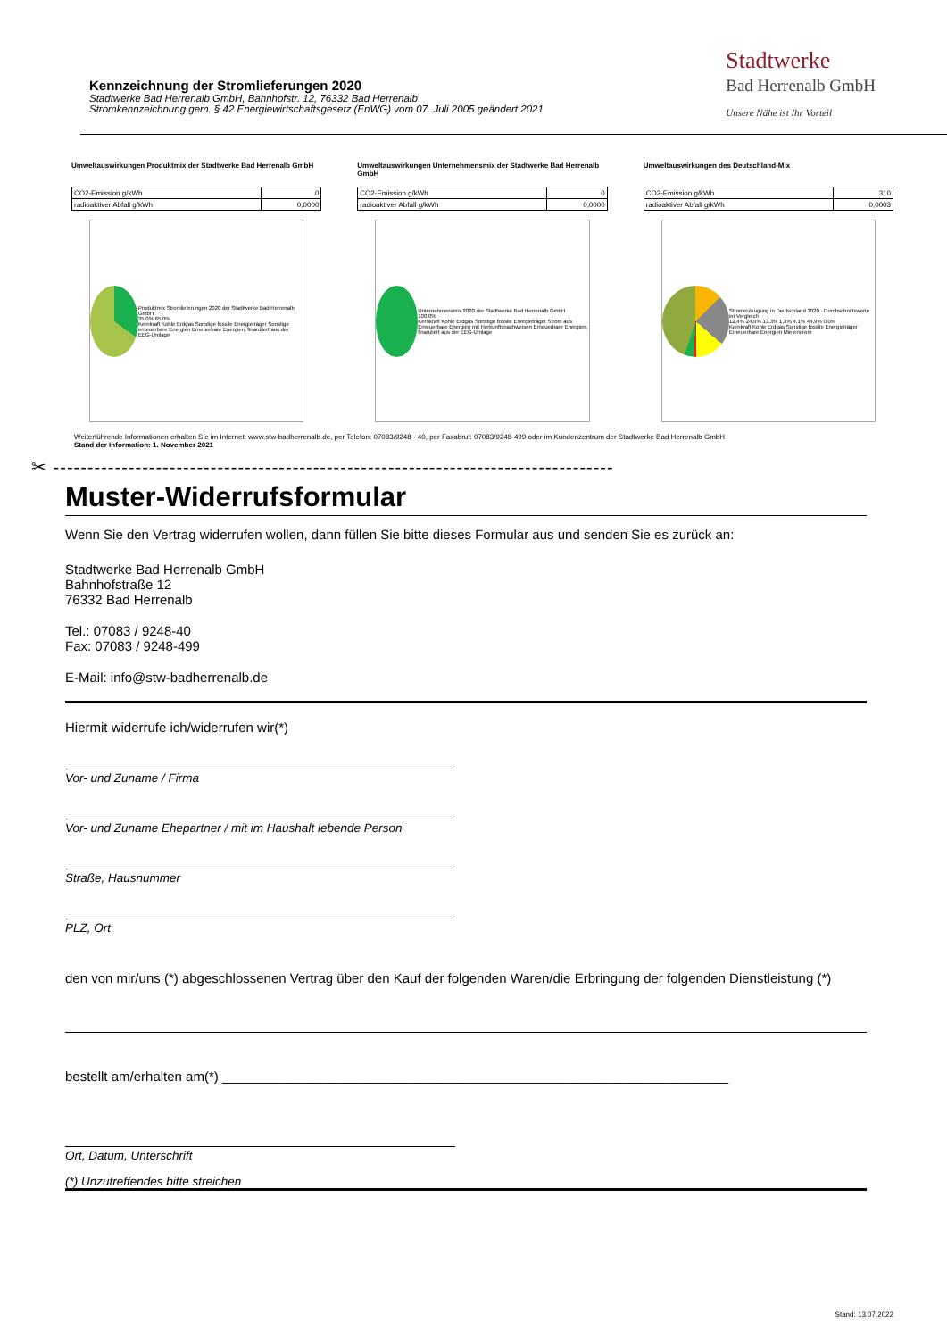Kennzeichnung der Stromlieferungen 2020
Stadtwerke Bad Herrenalb GmbH, Bahnhofstr. 12, 76332 Bad Herrenalb
Stromkennzeichnung gem. § 42 Energiewirtschaftsgesetz (EnWG) vom 07. Juli 2005 geändert 2021
Stadtwerke
Bad Herrenalb GmbH
Unsere Nähe ist Ihr Vorteil
Umweltauswirkungen Produktmix der Stadtwerke Bad Herrenalb GmbH
| CO2-Emission g/kWh | 0 |
| radioaktiver Abfall g/kWh | 0,0000 |
Produktmix Stromlieferungen 2020 der Stadtwerke Bad Herrenalb GmbH
35,0% 65,0%
Kernkraft Kohle Erdgas Sonstige fossile Energieträger Sonstige erneuerbare Energien Erneuerbare Energien, finanziert aus der EEG-Umlage
Umweltauswirkungen Unternehmensmix der Stadtwerke Bad Herrenalb GmbH
| CO2-Emission g/kWh | 0 |
| radioaktiver Abfall g/kWh | 0,0000 |
Unternehmensmix 2020 der Stadtwerke Bad Herrenalb GmbH
100,0%
Kernkraft Kohle Erdgas Sonstige fossile Energieträger Strom aus Erneuerbare Energien mit Herkunftsnachweisen Erneuerbare Energien, finanziert aus der EEG-Umlage
Umweltauswirkungen des Deutschland-Mix
| CO2-Emission g/kWh | 310 |
| radioaktiver Abfall g/kWh | 0,0003 |
Stromerzeugung in Deutschland 2020 - Durchschnittswerte im Vergleich
12,4% 24,0% 13,3% 1,3% 4,1% 44,9% 0,0%
Kernkraft Kohle Erdgas Sonstige fossile Energieträger Erneuerbare Energien Mieterstrom
Weiterführende Informationen erhalten Sie im Internet: www.stw-badherrenalb.de, per Telefon: 07083/9248 - 40, per Faxabruf: 07083/9248-499 oder im Kundenzentrum der Stadtwerke Bad Herrenalb GmbH
Stand der Information: 1. November 2021
✂ ----------------------------------------------------------------------------------
Muster-Widerrufsformular
Wenn Sie den Vertrag widerrufen wollen, dann füllen Sie bitte dieses Formular aus und senden Sie es zurück an:
Stadtwerke Bad Herrenalb GmbH
Bahnhofstraße 12
76332 Bad Herrenalb
Tel.: 07083 / 9248-40
Fax: 07083 / 9248-499
E-Mail: info@stw-badherrenalb.de
Hiermit widerrufe ich/widerrufen wir(*)
Vor- und Zuname / Firma
Vor- und Zuname Ehepartner / mit im Haushalt lebende Person
Straße, Hausnummer
PLZ, Ort
den von mir/uns (*) abgeschlossenen Vertrag über den Kauf der folgenden Waren/die Erbringung der folgenden Dienstleistung (*)
bestellt am/erhalten am(*) ____________________________________________________________________
Ort, Datum, Unterschrift
(*) Unzutreffendes bitte streichen
Stand: 13.07.2022